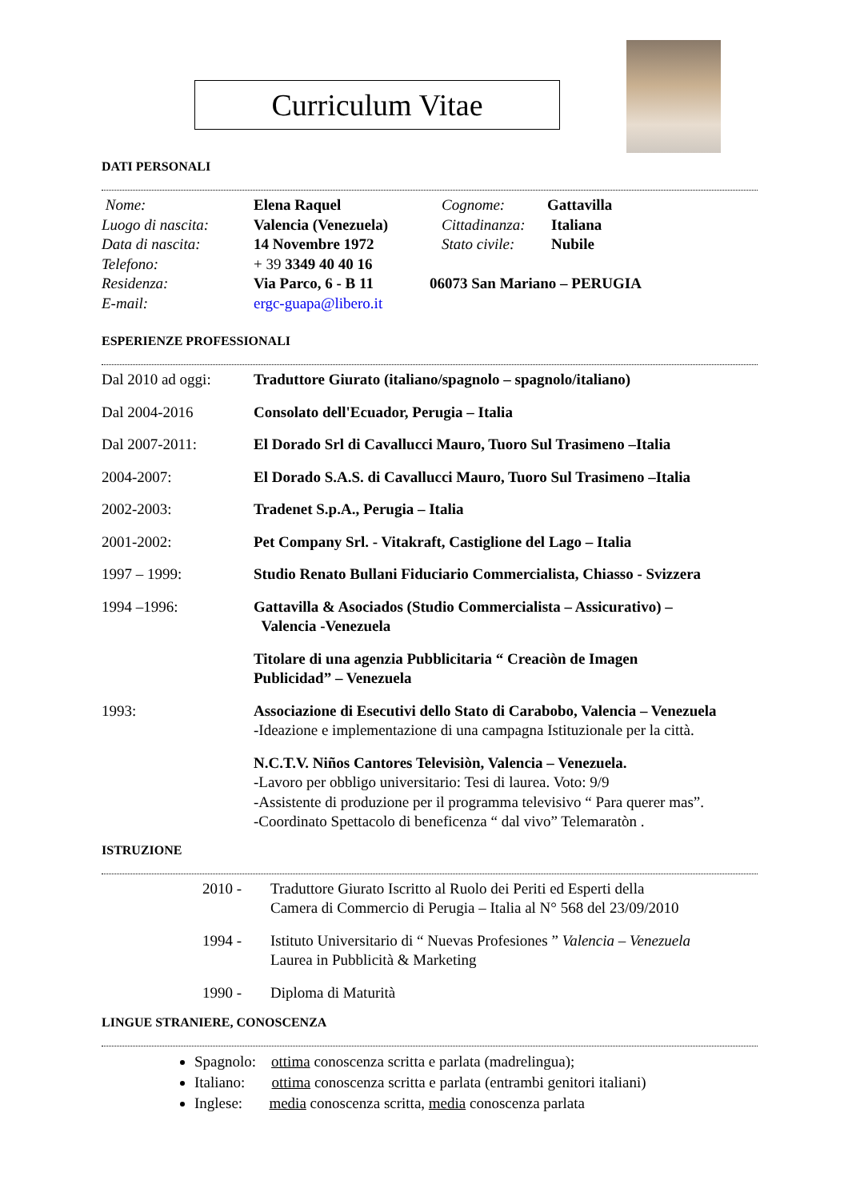Curriculum Vitae
DATI PERSONALI
Nome: Elena Raquel Cognome: Gattavilla
Luogo di nascita: Valencia (Venezuela) Cittadinanza: Italiana
Data di nascita: 14 Novembre 1972 Stato civile: Nubile
Telefono: + 39 3349 40 40 16
Residenza: Via Parco, 6 - B 11 06073 San Mariano – PERUGIA
E-mail: ergc-guapa@libero.it
ESPERIENZE PROFESSIONALI
Dal 2010 ad oggi: Traduttore Giurato (italiano/spagnolo – spagnolo/italiano)
Dal 2004-2016 Consolato dell'Ecuador, Perugia – Italia
Dal 2007-2011: El Dorado Srl di Cavallucci Mauro, Tuoro Sul Trasimeno –Italia
2004-2007: El Dorado S.A.S. di Cavallucci Mauro, Tuoro Sul Trasimeno –Italia
2002-2003: Tradenet S.p.A., Perugia – Italia
2001-2002: Pet Company Srl. - Vitakraft, Castiglione del Lago – Italia
1997 – 1999: Studio Renato Bullani Fiduciario Commercialista, Chiasso - Svizzera
1994 –1996: Gattavilla & Asociados (Studio Commercialista – Assicurativo) –
Valencia -Venezuela
Titolare di una agenzia Pubblicitaria “ Creaciòn de Imagen
Publicidad” – Venezuela
1993: Associazione di Esecutivi dello Stato di Carabobo, Valencia – Venezuela
-Ideazione e implementazione di una campagna Istituzionale per la città.
N.C.T.V. Niños Cantores Televisiòn, Valencia – Venezuela.
-Lavoro per obbligo universitario: Tesi di laurea. Voto: 9/9
-Assistente di produzione per il programma televisivo “ Para querer mas”.
-Coordinato Spettacolo di beneficenza “ dal vivo” Telemaratòn .
ISTRUZIONE
2010 - Traduttore Giurato Iscritto al Ruolo dei Periti ed Esperti della
Camera di Commercio di Perugia – Italia al N° 568 del 23/09/2010
1994 - Istituto Universitario di “ Nuevas Profesiones ” Valencia – Venezuela
Laurea in Pubblicità & Marketing
1990 - Diploma di Maturità
LINGUE STRANIERE, CONOSCENZA
Spagnolo: ottima conoscenza scritta e parlata (madrelingua);
Italiano: ottima conoscenza scritta e parlata (entrambi genitori italiani)
Inglese: media conoscenza scritta, media conoscenza parlata